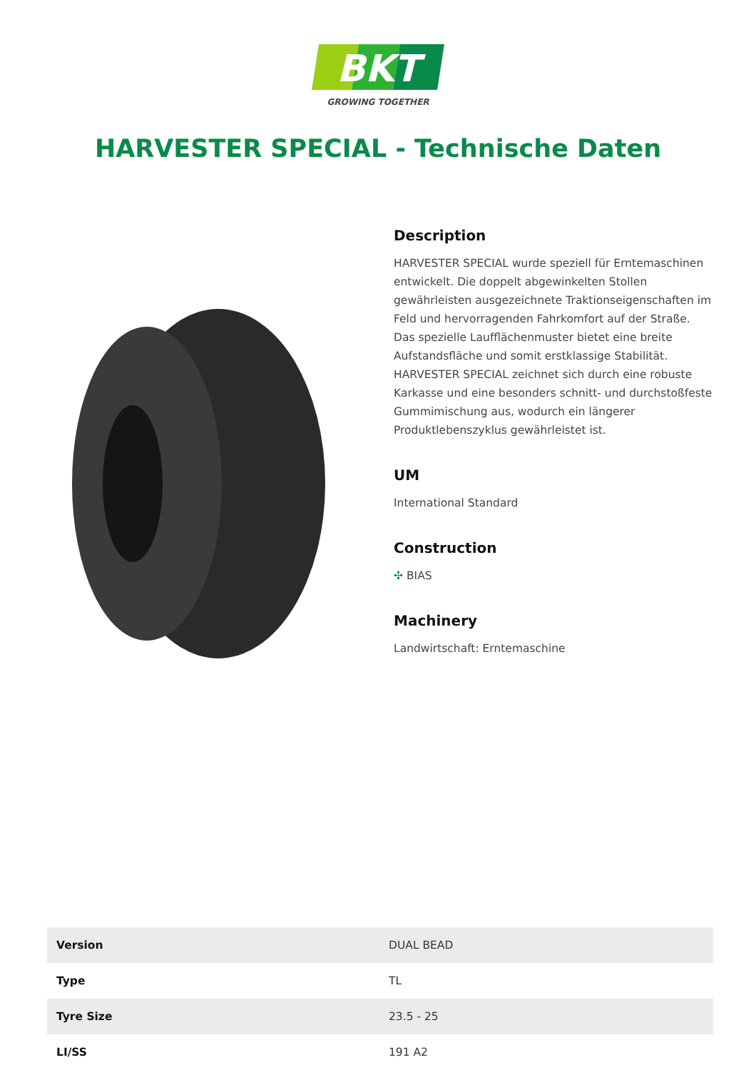BKT
GROWING TOGETHER
HARVESTER SPECIAL - Technische Daten
Description
HARVESTER SPECIAL wurde speziell für Erntemaschinen entwickelt. Die doppelt abgewinkelten Stollen gewährleisten ausgezeichnete Traktionseigenschaften im Feld und hervorragenden Fahrkomfort auf der Straße. Das spezielle Laufflächenmuster bietet eine breite Aufstandsfläche und somit erstklassige Stabilität. HARVESTER SPECIAL zeichnet sich durch eine robuste Karkasse und eine besonders schnitt- und durchstoßfeste Gummimischung aus, wodurch ein längerer Produktlebenszyklus gewährleistet ist.
UM
International Standard
Construction
✣ BIAS
Machinery
Landwirtschaft: Erntemaschine
| Version | DUAL BEAD |
| Type | TL |
| Tyre Size | 23.5 - 25 |
| LI/SS | 191 A2 |